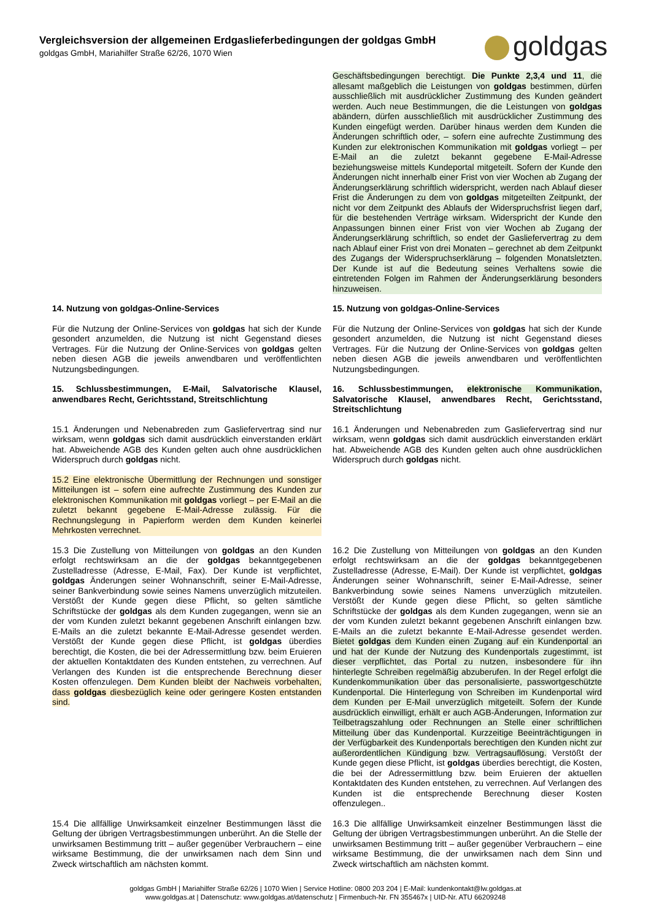Vergleichsversion der allgemeinen Erdgaslieferbedingungen der goldgas GmbH
goldgas GmbH, Mariahilfer Straße 62/26, 1070 Wien
goldgas
Geschäftsbedingungen berechtigt. Die Punkte 2,3,4 und 11, die allesamt maßgeblich die Leistungen von goldgas bestimmen, dürfen ausschließlich mit ausdrücklicher Zustimmung des Kunden geändert werden. Auch neue Bestimmungen, die die Leistungen von goldgas abändern, dürfen ausschließlich mit ausdrücklicher Zustimmung des Kunden eingefügt werden. Darüber hinaus werden dem Kunden die Änderungen schriftlich oder, – sofern eine aufrechte Zustimmung des Kunden zur elektronischen Kommunikation mit goldgas vorliegt – per E-Mail an die zuletzt bekannt gegebene E-Mail-Adresse beziehungsweise mittels Kundeportal mitgeteilt. Sofern der Kunde den Änderungen nicht innerhalb einer Frist von vier Wochen ab Zugang der Änderungserklärung schriftlich widerspricht, werden nach Ablauf dieser Frist die Änderungen zu dem von goldgas mitgeteilten Zeitpunkt, der nicht vor dem Zeitpunkt des Ablaufs der Widerspruchsfrist liegen darf, für die bestehenden Verträge wirksam. Widerspricht der Kunde den Anpassungen binnen einer Frist von vier Wochen ab Zugang der Änderungserklärung schriftlich, so endet der Gasliefervertrag zu dem nach Ablauf einer Frist von drei Monaten – gerechnet ab dem Zeitpunkt des Zugangs der Widerspruchserklärung – folgenden Monatsletzten. Der Kunde ist auf die Bedeutung seines Verhaltens sowie die eintretenden Folgen im Rahmen der Änderungserklärung besonders hinzuweisen.
14. Nutzung von goldgas-Online-Services 15. Nutzung von goldgas-Online-Services
Für die Nutzung der Online-Services von goldgas hat sich der Kunde gesondert anzumelden, die Nutzung ist nicht Gegenstand dieses Vertrages. Für die Nutzung der Online-Services von goldgas gelten neben diesen AGB die jeweils anwendbaren und veröffentlichten Nutzungsbedingungen.
Für die Nutzung der Online-Services von goldgas hat sich der Kunde gesondert anzumelden, die Nutzung ist nicht Gegenstand dieses Vertrages. Für die Nutzung der Online-Services von goldgas gelten neben diesen AGB die jeweils anwendbaren und veröffentlichten Nutzungsbedingungen.
15. Schlussbestimmungen, E-Mail, Salvatorische Klausel, anwendbares Recht, Gerichtsstand, Streitschlichtung
16. Schlussbestimmungen, elektronische Kommunikation, Salvatorische Klausel, anwendbares Recht, Gerichtsstand, Streitschlichtung
15.1 Änderungen und Nebenabreden zum Gasliefervertrag sind nur wirksam, wenn goldgas sich damit ausdrücklich einverstanden erklärt hat. Abweichende AGB des Kunden gelten auch ohne ausdrücklichen Widerspruch durch goldgas nicht.
16.1 Änderungen und Nebenabreden zum Gasliefervertrag sind nur wirksam, wenn goldgas sich damit ausdrücklich einverstanden erklärt hat. Abweichende AGB des Kunden gelten auch ohne ausdrücklichen Widerspruch durch goldgas nicht.
15.2 Eine elektronische Übermittlung der Rechnungen und sonstiger Mitteilungen ist – sofern eine aufrechte Zustimmung des Kunden zur elektronischen Kommunikation mit goldgas vorliegt – per E-Mail an die zuletzt bekannt gegebene E-Mail-Adresse zulässig. Für die Rechnungslegung in Papierform werden dem Kunden keinerlei Mehrkosten verrechnet.
15.3 Die Zustellung von Mitteilungen von goldgas an den Kunden erfolgt rechtswirksam an die der goldgas bekanntgegebenen Zustelladresse (Adresse, E-Mail, Fax). Der Kunde ist verpflichtet, goldgas Änderungen seiner Wohnanschrift, seiner E-Mail-Adresse, seiner Bankverbindung sowie seines Namens unverzüglich mitzuteilen. Verstößt der Kunde gegen diese Pflicht, so gelten sämtliche Schriftstücke der goldgas als dem Kunden zugegangen, wenn sie an der vom Kunden zuletzt bekannt gegebenen Anschrift einlangen bzw. E-Mails an die zuletzt bekannte E-Mail-Adresse gesendet werden. Verstößt der Kunde gegen diese Pflicht, ist goldgas überdies berechtigt, die Kosten, die bei der Adressermittlung bzw. beim Eruieren der aktuellen Kontaktdaten des Kunden entstehen, zu verrechnen. Auf Verlangen des Kunden ist die entsprechende Berechnung dieser Kosten offenzulegen. Dem Kunden bleibt der Nachweis vorbehalten, dass goldgas diesbezüglich keine oder geringere Kosten entstanden sind.
16.2 Die Zustellung von Mitteilungen von goldgas an den Kunden erfolgt rechtswirksam an die der goldgas bekanntgegebenen Zustelladresse (Adresse, E-Mail). Der Kunde ist verpflichtet, goldgas Änderungen seiner Wohnanschrift, seiner E-Mail-Adresse, seiner Bankverbindung sowie seines Namens unverzüglich mitzuteilen. Verstößt der Kunde gegen diese Pflicht, so gelten sämtliche Schriftstücke der goldgas als dem Kunden zugegangen, wenn sie an der vom Kunden zuletzt bekannt gegebenen Anschrift einlangen bzw. E-Mails an die zuletzt bekannte E-Mail-Adresse gesendet werden. Bietet goldgas dem Kunden einen Zugang auf ein Kundenportal an und hat der Kunde der Nutzung des Kundenportals zugestimmt, ist dieser verpflichtet, das Portal zu nutzen, insbesondere für ihn hinterlegte Schreiben regelmäßig abzuberufen. In der Regel erfolgt die Kundenkommunikation über das personalisierte, passwortgeschützte Kundenportal. Die Hinterlegung von Schreiben im Kundenportal wird dem Kunden per E-Mail unverzüglich mitgeteilt. Sofern der Kunde ausdrücklich einwilligt, erhält er auch AGB-Änderungen, Information zur Teilbetragszahlung oder Rechnungen an Stelle einer schriftlichen Mitteilung über das Kundenportal. Kurzzeitige Beeinträchtigungen in der Verfügbarkeit des Kundenportals berechtigen den Kunden nicht zur außerordentlichen Kündigung bzw. Vertragsauflösung. Verstößt der Kunde gegen diese Pflicht, ist goldgas überdies berechtigt, die Kosten, die bei der Adressermittlung bzw. beim Eruieren der aktuellen Kontaktdaten des Kunden entstehen, zu verrechnen. Auf Verlangen des Kunden ist die entsprechende Berechnung dieser Kosten offenzulegen..
15.4 Die allfällige Unwirksamkeit einzelner Bestimmungen lässt die Geltung der übrigen Vertragsbestimmungen unberührt. An die Stelle der unwirksamen Bestimmung tritt – außer gegenüber Verbrauchern – eine wirksame Bestimmung, die der unwirksamen nach dem Sinn und Zweck wirtschaftlich am nächsten kommt.
16.3 Die allfällige Unwirksamkeit einzelner Bestimmungen lässt die Geltung der übrigen Vertragsbestimmungen unberührt. An die Stelle der unwirksamen Bestimmung tritt – außer gegenüber Verbrauchern – eine wirksame Bestimmung, die der unwirksamen nach dem Sinn und Zweck wirtschaftlich am nächsten kommt.
goldgas GmbH | Mariahilfer Straße 62/26 | 1070 Wien | Service Hotline: 0800 203 204 | E-Mail: kundenkontakt@lw.goldgas.at
www.goldgas.at | Datenschutz: www.goldgas.at/datenschutz | Firmenbuch-Nr. FN 355467x | UID-Nr. ATU 66209248